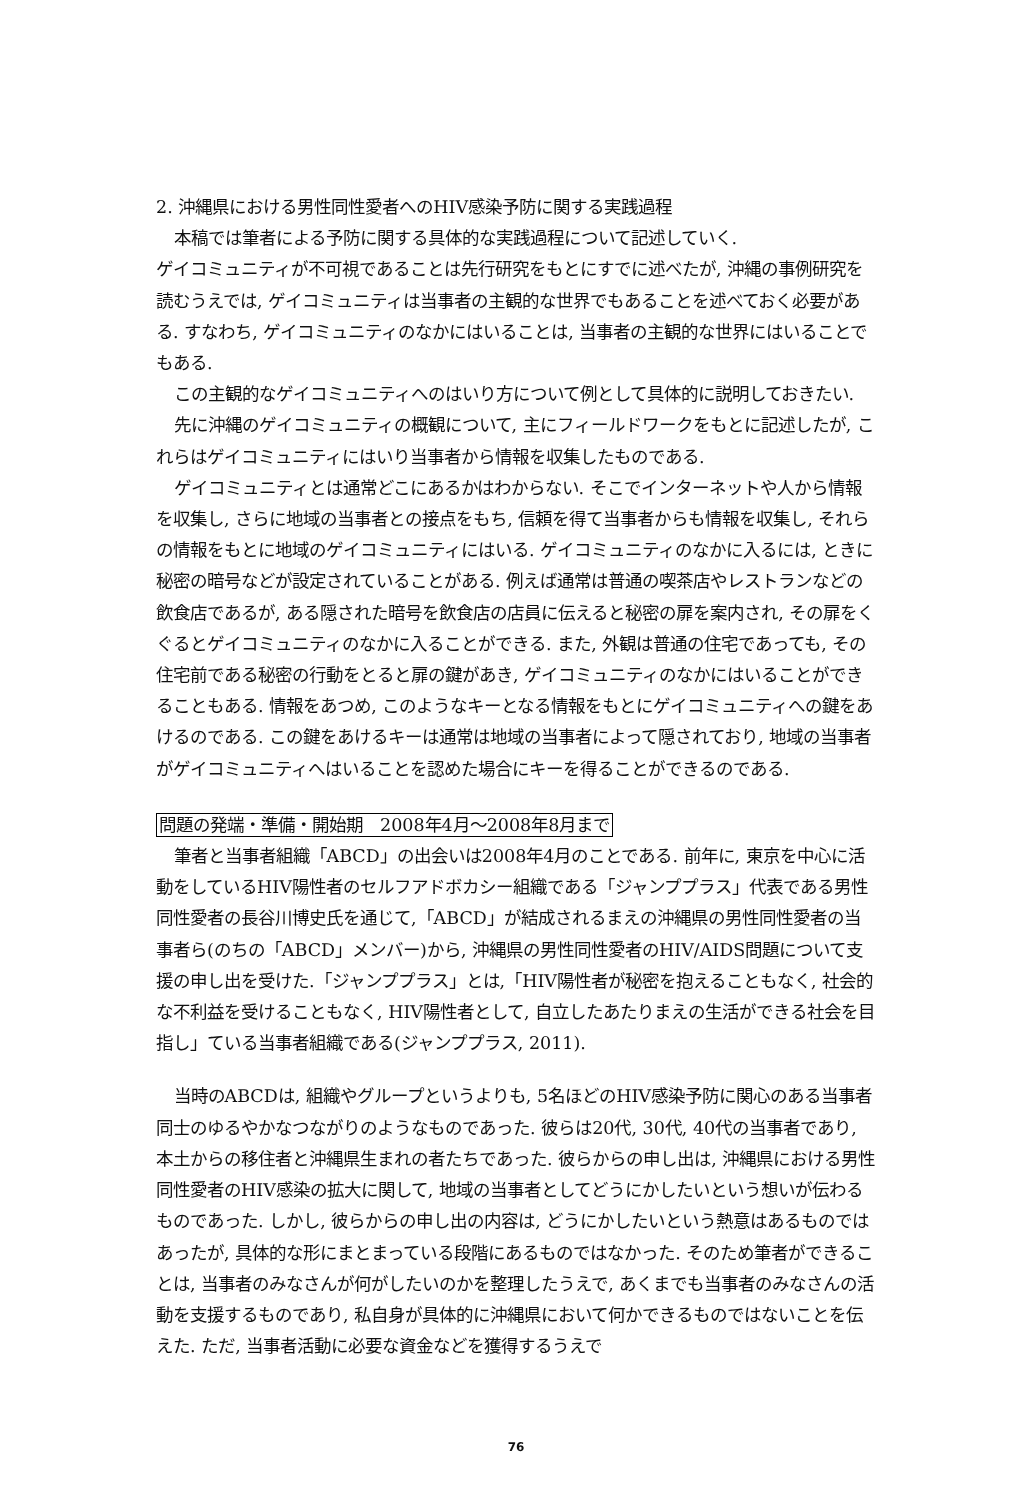2. 沖縄県における男性同性愛者へのHIV感染予防に関する実践過程
本稿では筆者による予防に関する具体的な実践過程について記述していく.
ゲイコミュニティが不可視であることは先行研究をもとにすでに述べたが, 沖縄の事例研究を読むうえでは, ゲイコミュニティは当事者の主観的な世界でもあることを述べておく必要がある. すなわち, ゲイコミュニティのなかにはいることは, 当事者の主観的な世界にはいることでもある.
この主観的なゲイコミュニティへのはいり方について例として具体的に説明しておきたい.
先に沖縄のゲイコミュニティの概観について, 主にフィールドワークをもとに記述したが, これらはゲイコミュニティにはいり当事者から情報を収集したものである.
ゲイコミュニティとは通常どこにあるかはわからない. そこでインターネットや人から情報を収集し, さらに地域の当事者との接点をもち, 信頼を得て当事者からも情報を収集し, それらの情報をもとに地域のゲイコミュニティにはいる. ゲイコミュニティのなかに入るには, ときに秘密の暗号などが設定されていることがある. 例えば通常は普通の喫茶店やレストランなどの飲食店であるが, ある隠された暗号を飲食店の店員に伝えると秘密の扉を案内され, その扉をくぐるとゲイコミュニティのなかに入ることができる. また, 外観は普通の住宅であっても, その住宅前である秘密の行動をとると扉の鍵があき, ゲイコミュニティのなかにはいることができることもある. 情報をあつめ, このようなキーとなる情報をもとにゲイコミュニティへの鍵をあけるのである. この鍵をあけるキーは通常は地域の当事者によって隠されており, 地域の当事者がゲイコミュニティへはいることを認めた場合にキーを得ることができるのである.
問題の発端・準備・開始期　2008年4月〜2008年8月まで
筆者と当事者組織「ABCD」の出会いは2008年4月のことである. 前年に, 東京を中心に活動をしているHIV陽性者のセルフアドボカシー組織である「ジャンププラス」代表である男性同性愛者の長谷川博史氏を通じて,「ABCD」が結成されるまえの沖縄県の男性同性愛者の当事者ら(のちの「ABCD」メンバー)から, 沖縄県の男性同性愛者のHIV/AIDS問題について支援の申し出を受けた.「ジャンププラス」とは,「HIV陽性者が秘密を抱えることもなく, 社会的な不利益を受けることもなく, HIV陽性者として, 自立したあたりまえの生活ができる社会を目指し」ている当事者組織である(ジャンププラス, 2011).
当時のABCDは, 組織やグループというよりも, 5名ほどのHIV感染予防に関心のある当事者同士のゆるやかなつながりのようなものであった. 彼らは20代, 30代, 40代の当事者であり, 本土からの移住者と沖縄県生まれの者たちであった. 彼らからの申し出は, 沖縄県における男性同性愛者のHIV感染の拡大に関して, 地域の当事者としてどうにかしたいという想いが伝わるものであった. しかし, 彼らからの申し出の内容は, どうにかしたいという熱意はあるものではあったが, 具体的な形にまとまっている段階にあるものではなかった. そのため筆者ができることは, 当事者のみなさんが何がしたいのかを整理したうえで, あくまでも当事者のみなさんの活動を支援するものであり, 私自身が具体的に沖縄県において何かできるものではないことを伝えた. ただ, 当事者活動に必要な資金などを獲得するうえで
76